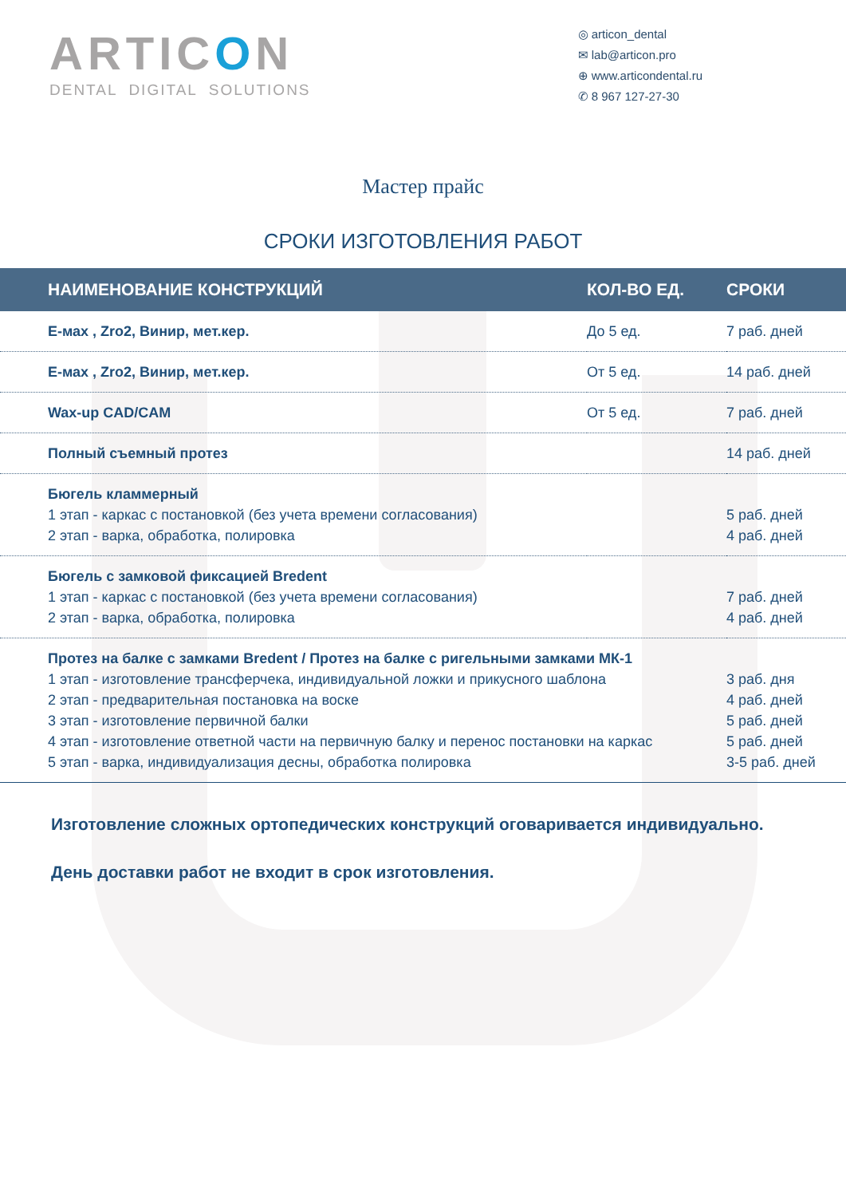ARTICON
DENTAL DIGITAL SOLUTIONS
◎ articon_dental
✉ lab@articon.pro
⊕ www.articondental.ru
✆ 8 967 127-27-30
Мастер прайс
СРОКИ ИЗГОТОВЛЕНИЯ РАБОТ
| НАИМЕНОВАНИЕ КОНСТРУКЦИЙ | КОЛ-ВО ЕД. | СРОКИ |
| --- | --- | --- |
| E-мах , Zro2, Винир, мет.кер. | До 5 ед. | 7 раб. дней |
| E-мах , Zro2, Винир, мет.кер. | От 5 ед. | 14 раб. дней |
| Wax-up CAD/CAM | От 5 ед. | 7 раб. дней |
| Полный съемный протез | | 14 раб. дней |
| Бюгель кламмерный 1 этап - каркас с постановкой (без учета времени согласования) 2 этап - варка, обработка, полировка | | 5 раб. дней 4 раб. дней |
| Бюгель с замковой фиксацией Bredent 1 этап - каркас с постановкой (без учета времени согласования) 2 этап - варка, обработка, полировка | | 7 раб. дней 4 раб. дней |
| Протез на балке с замками Bredent / Протез на балке с ригельными замками МК-1 1 этап - изготовление трансферчека, индивидуальной ложки и прикусного шаблона 2 этап - предварительная постановка на воске 3 этап - изготовление первичной балки 4 этап - изготовление ответной части на первичную балку и перенос постановки на каркас 5 этап - варка, индивидуализация десны, обработка полировка | | 3 раб. дня 4 раб. дней 5 раб. дней 5 раб. дней 3-5 раб. дней |
Изготовление сложных ортопедических конструкций оговаривается индивидуально.
День доставки работ не входит в срок изготовления.